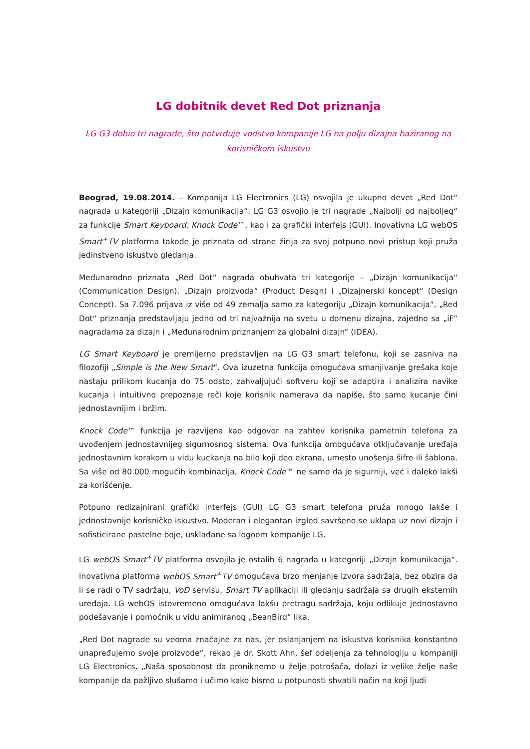LG dobitnik devet Red Dot priznanja
LG G3 dobio tri nagrade, što potvrđuje vođstvo kompanije LG na polju dizajna baziranog na korisničkom iskustvu
Beograd, 19.08.2014. – Kompanija LG Electronics (LG) osvojila je ukupno devet „Red Dot“ nagrada u kategoriji „Dizajn komunikacija“. LG G3 osvojio je tri nagrade „Najbolji od najboljeg“ za funkcije Smart Keyboard, Knock Code™, kao i za grafički interfejs (GUI). Inovativna LG webOS Smart<sup>+</sup>TV platforma takođe je priznata od strane žirija za svoj potpuno novi pristup koji pruža jedinstveno iskustvo gledanja.
Međunarodno priznata „Red Dot“ nagrada obuhvata tri kategorije – „Dizajn komunikacija“ (Communication Design), „Dizajn proizvoda“ (Product Desgn) i „Dizajnerski koncept“ (Design Concept). Sa 7.096 prijava iz više od 49 zemalja samo za kategoriju „Dizajn komunikacija“, „Red Dot“ priznanja predstavljaju jedno od tri najvažnija na svetu u domenu dizajna, zajedno sa „iF“ nagradama za dizajn i „Međunarodnim priznanjem za globalni dizajn“ (IDEA).
LG Smart Keyboard je premijerno predstavljen na LG G3 smart telefonu, koji se zasniva na filozofiji „Simple is the New Smart“. Ova izuzetna funkcija omogućava smanjivanje grešaka koje nastaju prilikom kucanja do 75 odsto, zahvaljujući softveru koji se adaptira i analizira navike kucanja i intuitivno prepoznaje reči koje korisnik namerava da napiše, što samo kucanje čini jednostavnijim i bržim.
Knock Code™ funkcija je razvijena kao odgovor na zahtev korisnika pametnih telefona za uvođenjem jednostavnijeg sigurnosnog sistema. Ova funkcija omogućava otključavanje uređaja jednostavnim korakom u vidu kuckanja na bilo koji deo ekrana, umesto unošenja šifre ili šablona. Sa više od 80.000 mogućih kombinacija, Knock Code™ ne samo da je sigurniji, već i daleko lakši za korišćenje.
Potpuno redizajnirani grafički interfejs (GUI) LG G3 smart telefona pruža mnogo lakše i jednostavnije korisničko iskustvo. Moderan i elegantan izgled savršeno se uklapa uz novi dizajn i sofisticirane pastelne boje, usklađane sa logoom kompanije LG.
LG webOS Smart<sup>+</sup>TV platforma osvojila je ostalih 6 nagrada u kategoriji „Dizajn komunikacija“. Inovativna platforma webOS Smart<sup>+</sup>TV omogućava brzo menjanje izvora sadržaja, bez obzira da li se radi o TV sadržaju, VoD servisu, Smart TV aplikaciji ili gledanju sadržaja sa drugih eksternih uređaja. LG webOS istovremeno omogućava lakšu pretragu sadržaja, koju odlikuje jednostavno podešavanje i pomoćnik u vidu animiranog „BeanBird“ lika.
„Red Dot nagrade su veoma značajne za nas, jer oslanjanjem na iskustva korisnika konstantno unapređujemo svoje proizvode“, rekao je dr. Skott Ahn, šef odeljenja za tehnologiju u kompaniji LG Electronics. „Naša sposobnost da proniknemo u želje potrošača, dolazi iz velike želje naše kompanije da pažljivo slušamo i učimo kako bismo u potpunosti shvatili način na koji ljudi